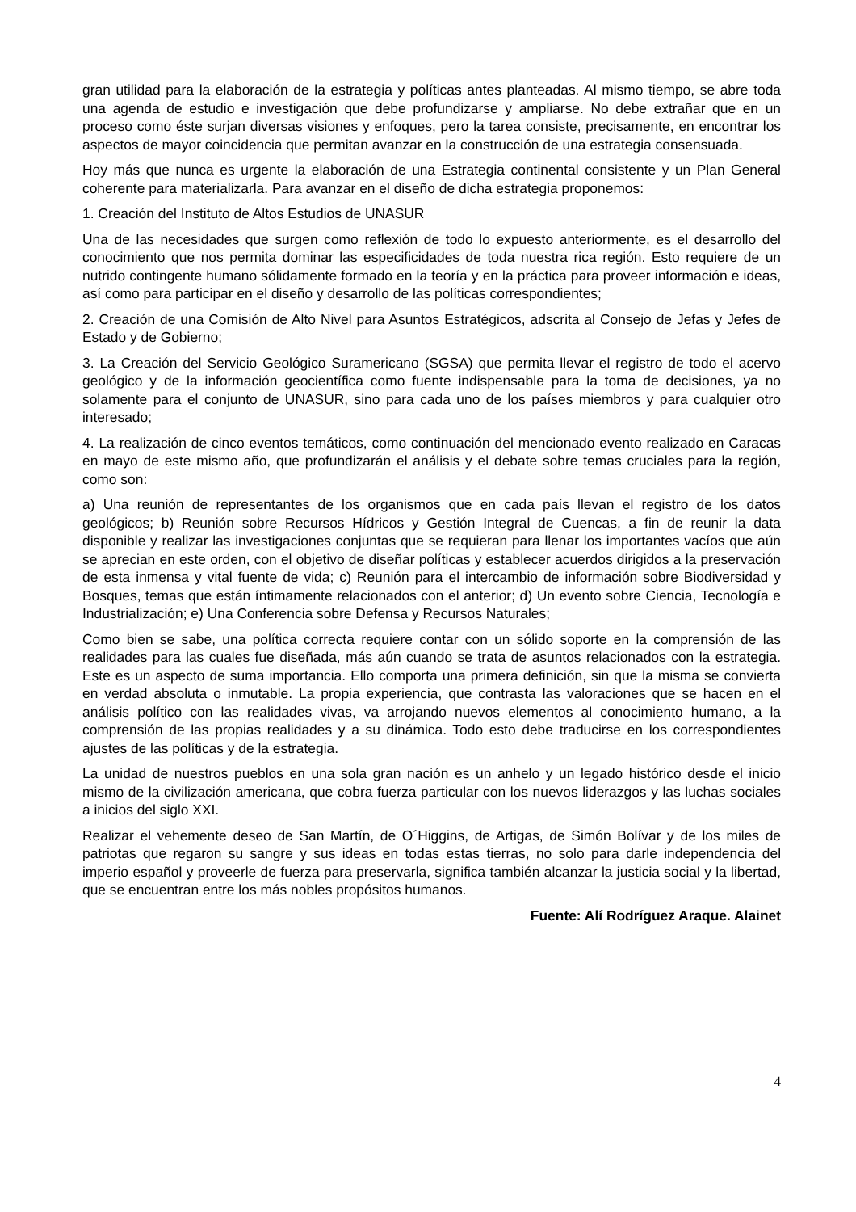gran utilidad para la elaboración de la estrategia y políticas antes planteadas. Al mismo tiempo, se abre toda una agenda de estudio e investigación que debe profundizarse y ampliarse. No debe extrañar que en un proceso como éste surjan diversas visiones y enfoques, pero la tarea consiste, precisamente, en encontrar los aspectos de mayor coincidencia que permitan avanzar en la construcción de una estrategia consensuada.
Hoy más que nunca es urgente la elaboración de una Estrategia continental consistente y un Plan General coherente para materializarla. Para avanzar en el diseño de dicha estrategia proponemos:
1. Creación del Instituto de Altos Estudios de UNASUR
Una de las necesidades que surgen como reflexión de todo lo expuesto anteriormente, es el desarrollo del conocimiento que nos permita dominar las especificidades de toda nuestra rica región. Esto requiere de un nutrido contingente humano sólidamente formado en la teoría y en la práctica para proveer información e ideas, así como para participar en el diseño y desarrollo de las políticas correspondientes;
2. Creación de una Comisión de Alto Nivel para Asuntos Estratégicos, adscrita al Consejo de Jefas y Jefes de Estado y de Gobierno;
3. La Creación del Servicio Geológico Suramericano (SGSA) que permita llevar el registro de todo el acervo geológico y de la información geocientífica como fuente indispensable para la toma de decisiones, ya no solamente para el conjunto de UNASUR, sino para cada uno de los países miembros y para cualquier otro interesado;
4. La realización de cinco eventos temáticos, como continuación del mencionado evento realizado en Caracas en mayo de este mismo año, que profundizarán el análisis y el debate sobre temas cruciales para la región, como son:
a) Una reunión de representantes de los organismos que en cada país llevan el registro de los datos geológicos; b) Reunión sobre Recursos Hídricos y Gestión Integral de Cuencas, a fin de reunir la data disponible y realizar las investigaciones conjuntas que se requieran para llenar los importantes vacíos que aún se aprecian en este orden, con el objetivo de diseñar políticas y establecer acuerdos dirigidos a la preservación de esta inmensa y vital fuente de vida; c) Reunión para el intercambio de información sobre Biodiversidad y Bosques, temas que están íntimamente relacionados con el anterior; d) Un evento sobre Ciencia, Tecnología e Industrialización; e) Una Conferencia sobre Defensa y Recursos Naturales;
Como bien se sabe, una política correcta requiere contar con un sólido soporte en la comprensión de las realidades para las cuales fue diseñada, más aún cuando se trata de asuntos relacionados con la estrategia. Este es un aspecto de suma importancia. Ello comporta una primera definición, sin que la misma se convierta en verdad absoluta o inmutable. La propia experiencia, que contrasta las valoraciones que se hacen en el análisis político con las realidades vivas, va arrojando nuevos elementos al conocimiento humano, a la comprensión de las propias realidades y a su dinámica. Todo esto debe traducirse en los correspondientes ajustes de las políticas y de la estrategia.
La unidad de nuestros pueblos en una sola gran nación es un anhelo y un legado histórico desde el inicio mismo de la civilización americana, que cobra fuerza particular con los nuevos liderazgos y las luchas sociales a inicios del siglo XXI.
Realizar el vehemente deseo de San Martín, de O´Higgins, de Artigas, de Simón Bolívar y de los miles de patriotas que regaron su sangre y sus ideas en todas estas tierras, no solo para darle independencia del imperio español y proveerle de fuerza para preservarla, significa también alcanzar la justicia social y la libertad, que se encuentran entre los más nobles propósitos humanos.
Fuente: Alí Rodríguez Araque. Alainet
4